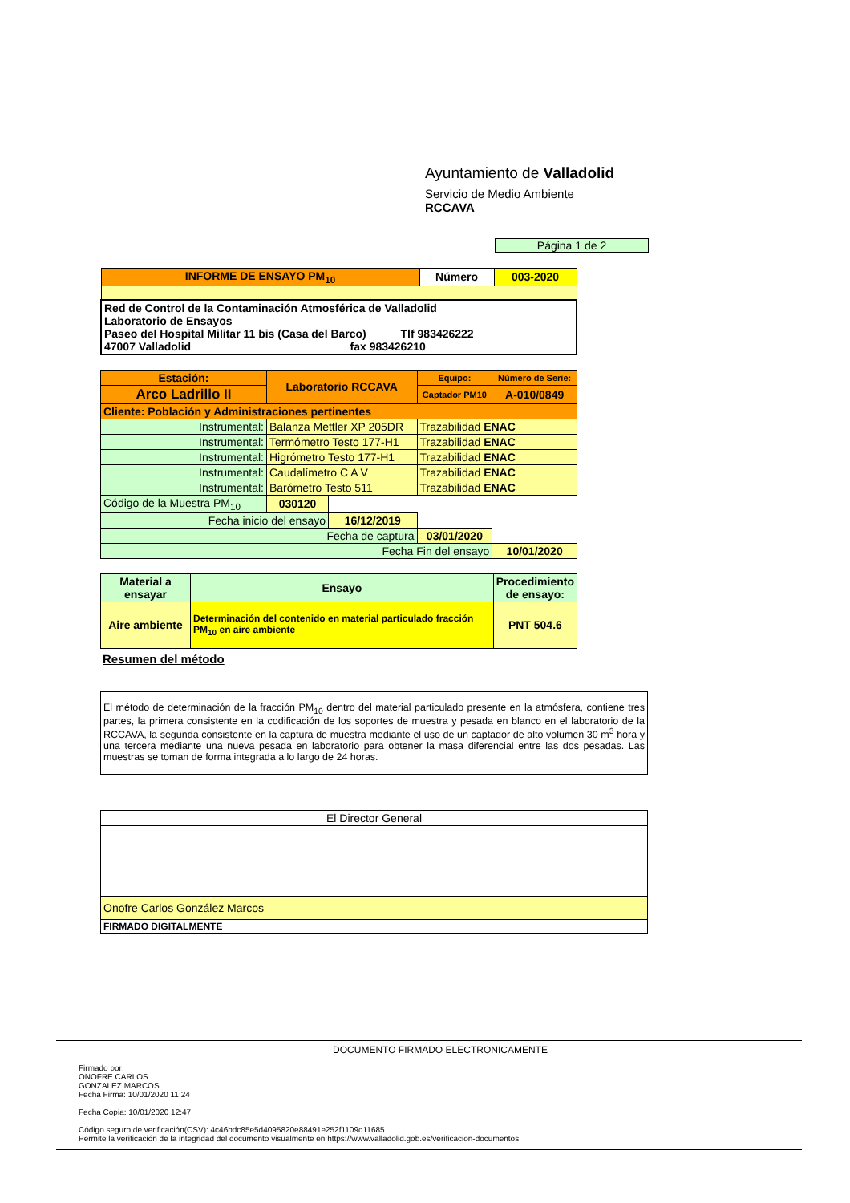Ayuntamiento de Valladolid
Servicio de Medio Ambiente
RCCAVA
Página 1 de 2
| INFORME DE ENSAYO PM<sub>10</sub> | Número | 003-2020 |
| --- | --- | --- |
| Red de Control de la Contaminación Atmosférica de Valladolid Laboratorio de Ensayos Paseo del Hospital Militar 11 bis (Casa del Barco) Tlf 983426222 47007 Valladolid fax 983426210 | | |
| Estación: | Laboratorio RCCAVA | | Equipo: | Número de Serie: |
| --- | --- | --- | --- | --- |
| Arco Ladrillo II | | | Captador PM10 | A-010/0849 |
| Cliente: Población y Administraciones pertinentes | | | | |
| Instrumental: | Balanza Mettler XP 205DR | | Trazabilidad ENAC | |
| Instrumental: | Termómetro Testo 177-H1 | | Trazabilidad ENAC | |
| Instrumental: | Higrómetro Testo 177-H1 | | Trazabilidad ENAC | |
| Instrumental: | Caudalímetro C A V | | Trazabilidad ENAC | |
| Instrumental: | Barómetro Testo 511 | | Trazabilidad ENAC | |
| Código de la Muestra PM<sub>10</sub> | 030120 | | | |
| Fecha inicio del ensayo | | 16/12/2019 | | |
| Fecha de captura | | | 03/01/2020 | |
| Fecha Fin del ensayo | | | | 10/01/2020 |
| Material a ensayar | Ensayo | Procedimiento de ensayo: |
| --- | --- | --- |
| Aire ambiente | Determinación del contenido en material particulado fracción PM<sub>10</sub> en aire ambiente | PNT 504.6 |
Resumen del método
El método de determinación de la fracción PM<sub>10</sub> dentro del material particulado presente en la atmósfera, contiene tres partes, la primera consistente en la codificación de los soportes de muestra y pesada en blanco en el laboratorio de la RCCAVA, la segunda consistente en la captura de muestra mediante el uso de un captador de alto volumen 30 m<sup>3</sup> hora y una tercera mediante una nueva pesada en laboratorio para obtener la masa diferencial entre las dos pesadas. Las muestras se toman de forma integrada a lo largo de 24 horas.
| El Director General |
| Onofre Carlos González Marcos |
| FIRMADO DIGITALMENTE |
DOCUMENTO FIRMADO ELECTRONICAMENTE
Firmado por:
ONOFRE CARLOS
GONZALEZ MARCOS
Fecha Firma: 10/01/2020 11:24
Fecha Copia: 10/01/2020 12:47
Código seguro de verificación(CSV): 4c46bdc85e5d4095820e88491e252f1109d11685
Permite la verificación de la integridad del documento visualmente en https://www.valladolid.gob.es/verificacion-documentos